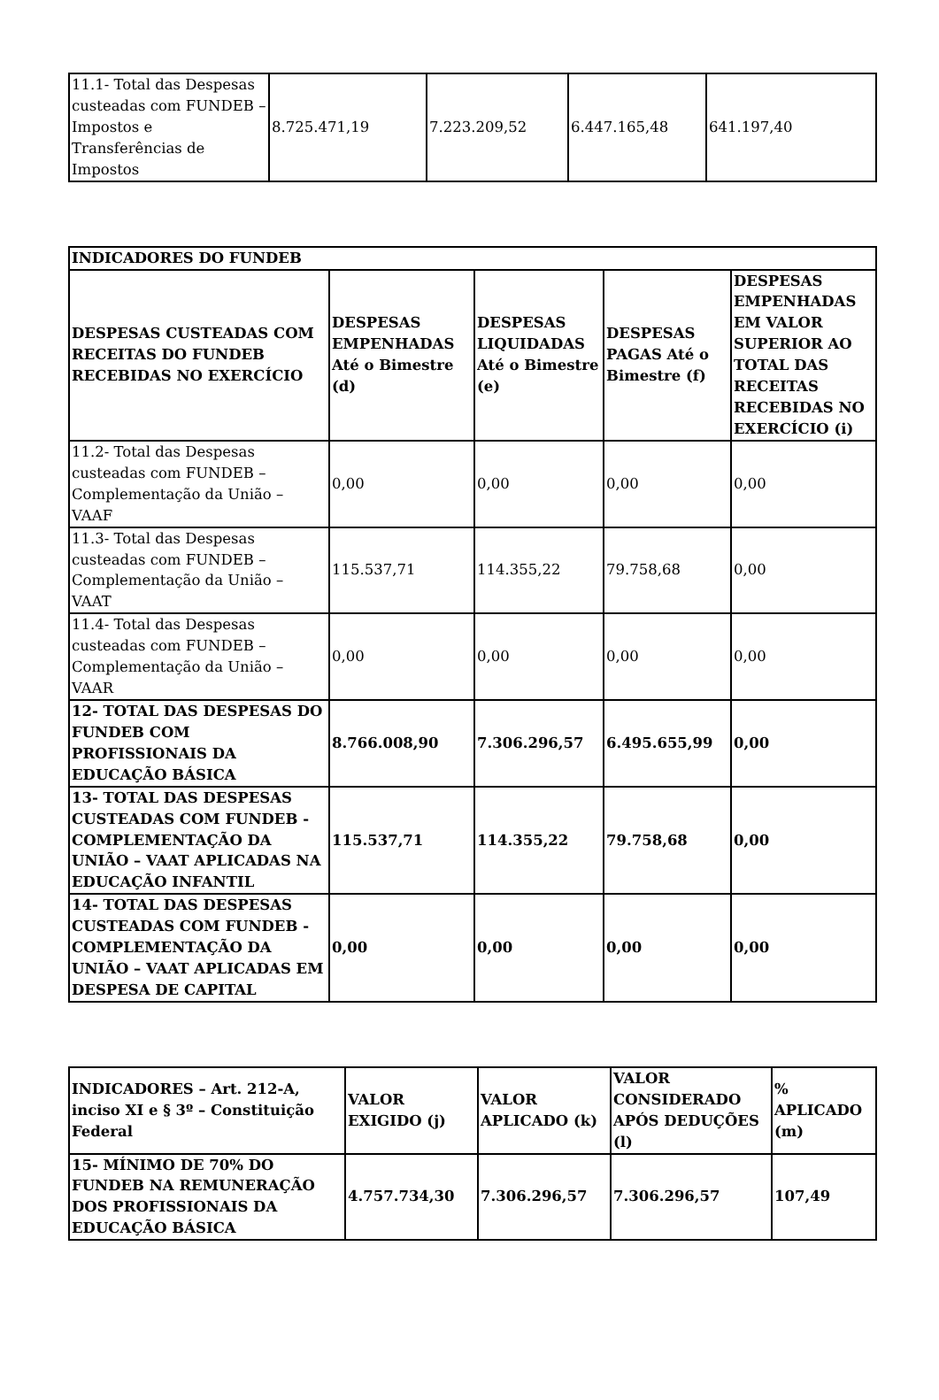| 11.1- Total das Despesas custeadas com FUNDEB – Impostos e Transferências de Impostos | 8.725.471,19 | 7.223.209,52 | 6.447.165,48 | 641.197,40 |
| INDICADORES DO FUNDEB | | | | |
| --- | --- | --- | --- | --- |
| DESPESAS CUSTEADAS COM RECEITAS DO FUNDEB RECEBIDAS NO EXERCÍCIO | DESPESAS EMPENHADAS Até o Bimestre (d) | DESPESAS LIQUIDADAS Até o Bimestre (e) | DESPESAS PAGAS Até o Bimestre (f) | DESPESAS EMPENHADAS EM VALOR SUPERIOR AO TOTAL DAS RECEITAS RECEBIDAS NO EXERCÍCIO (i) |
| 11.2- Total das Despesas custeadas com FUNDEB – Complementação da União – VAAF | 0,00 | 0,00 | 0,00 | 0,00 |
| 11.3- Total das Despesas custeadas com FUNDEB – Complementação da União – VAAT | 115.537,71 | 114.355,22 | 79.758,68 | 0,00 |
| 11.4- Total das Despesas custeadas com FUNDEB – Complementação da União – VAAR | 0,00 | 0,00 | 0,00 | 0,00 |
| 12- TOTAL DAS DESPESAS DO FUNDEB COM PROFISSIONAIS DA EDUCAÇÃO BÁSICA | 8.766.008,90 | 7.306.296,57 | 6.495.655,99 | 0,00 |
| 13- TOTAL DAS DESPESAS CUSTEADAS COM FUNDEB - COMPLEMENTAÇÃO DA UNIÃO – VAAT APLICADAS NA EDUCAÇÃO INFANTIL | 115.537,71 | 114.355,22 | 79.758,68 | 0,00 |
| 14- TOTAL DAS DESPESAS CUSTEADAS COM FUNDEB - COMPLEMENTAÇÃO DA UNIÃO – VAAT APLICADAS EM DESPESA DE CAPITAL | 0,00 | 0,00 | 0,00 | 0,00 |
| INDICADORES – Art. 212-A, inciso XI e § 3º – Constituição Federal | VALOR EXIGIDO (j) | VALOR APLICADO (k) | VALOR CONSIDERADO APÓS DEDUÇÕES (l) | % APLICADO (m) |
| --- | --- | --- | --- | --- |
| 15- MÍNIMO DE 70% DO FUNDEB NA REMUNERAÇÃO DOS PROFISSIONAIS DA EDUCAÇÃO BÁSICA | 4.757.734,30 | 7.306.296,57 | 7.306.296,57 | 107,49 |